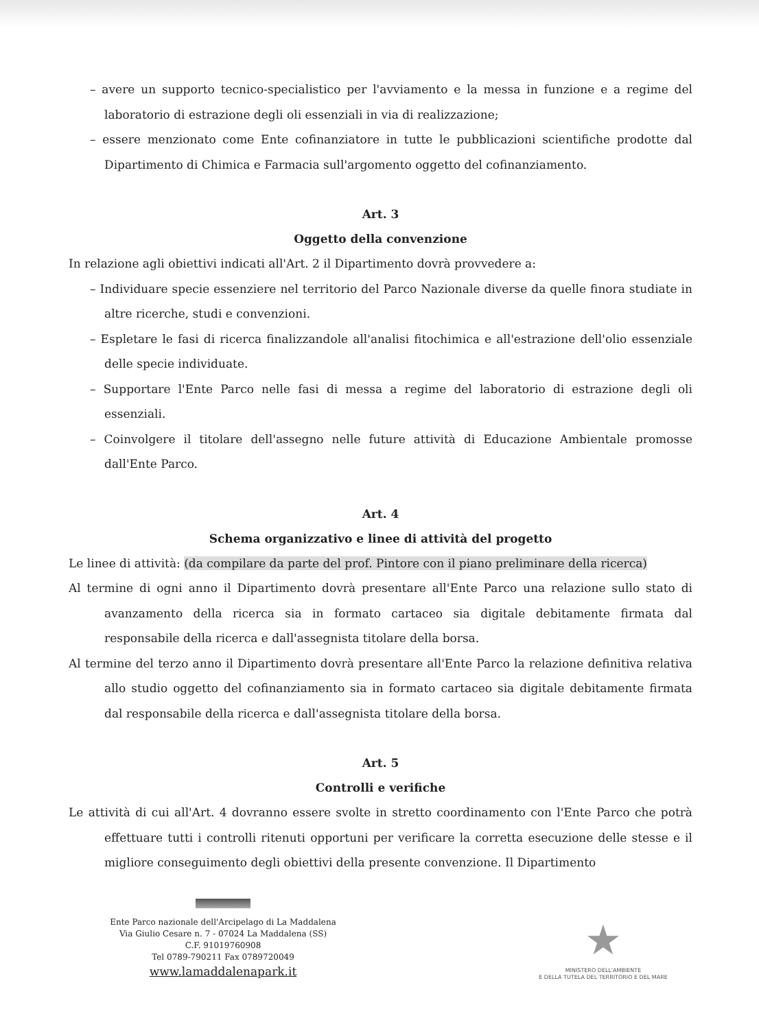– avere un supporto tecnico-specialistico per l'avviamento e la messa in funzione e a regime del laboratorio di estrazione degli oli essenziali in via di realizzazione;
– essere menzionato come Ente cofinanziatore in tutte le pubblicazioni scientifiche prodotte dal Dipartimento di Chimica e Farmacia sull'argomento oggetto del cofinanziamento.
Art. 3
Oggetto della convenzione
In relazione agli obiettivi indicati all'Art. 2 il Dipartimento dovrà provvedere a:
– Individuare specie essenziere nel territorio del Parco Nazionale diverse da quelle finora studiate in altre ricerche, studi e convenzioni.
– Espletare le fasi di ricerca finalizzandole all'analisi fitochimica e all'estrazione dell'olio essenziale delle specie individuate.
– Supportare l'Ente Parco nelle fasi di messa a regime del laboratorio di estrazione degli oli essenziali.
– Coinvolgere il titolare dell'assegno nelle future attività di Educazione Ambientale promosse dall'Ente Parco.
Art. 4
Schema organizzativo e linee di attività del progetto
Le linee di attività: (da compilare da parte del prof. Pintore con il piano preliminare della ricerca)
Al termine di ogni anno il Dipartimento dovrà presentare all'Ente Parco una relazione sullo stato di avanzamento della ricerca sia in formato cartaceo sia digitale debitamente firmata dal responsabile della ricerca e dall'assegnista titolare della borsa.
Al termine del terzo anno il Dipartimento dovrà presentare all'Ente Parco la relazione definitiva relativa allo studio oggetto del cofinanziamento sia in formato cartaceo sia digitale debitamente firmata dal responsabile della ricerca e dall'assegnista titolare della borsa.
Art. 5
Controlli e verifiche
Le attività di cui all'Art. 4 dovranno essere svolte in stretto coordinamento con l'Ente Parco che potrà effettuare tutti i controlli ritenuti opportuni per verificare la corretta esecuzione delle stesse e il migliore conseguimento degli obiettivi della presente convenzione. Il Dipartimento
Ente Parco nazionale dell'Arcipelago di La Maddalena
Via Giulio Cesare n. 7 - 07024 La Maddalena (SS)
C.F. 91019760908
Tel 0789-790211 Fax 0789720049
www.lamaddalenapark.it
★
MINISTERO DELL'AMBIENTE
E DELLA TUTELA DEL TERRITORIO E DEL MARE